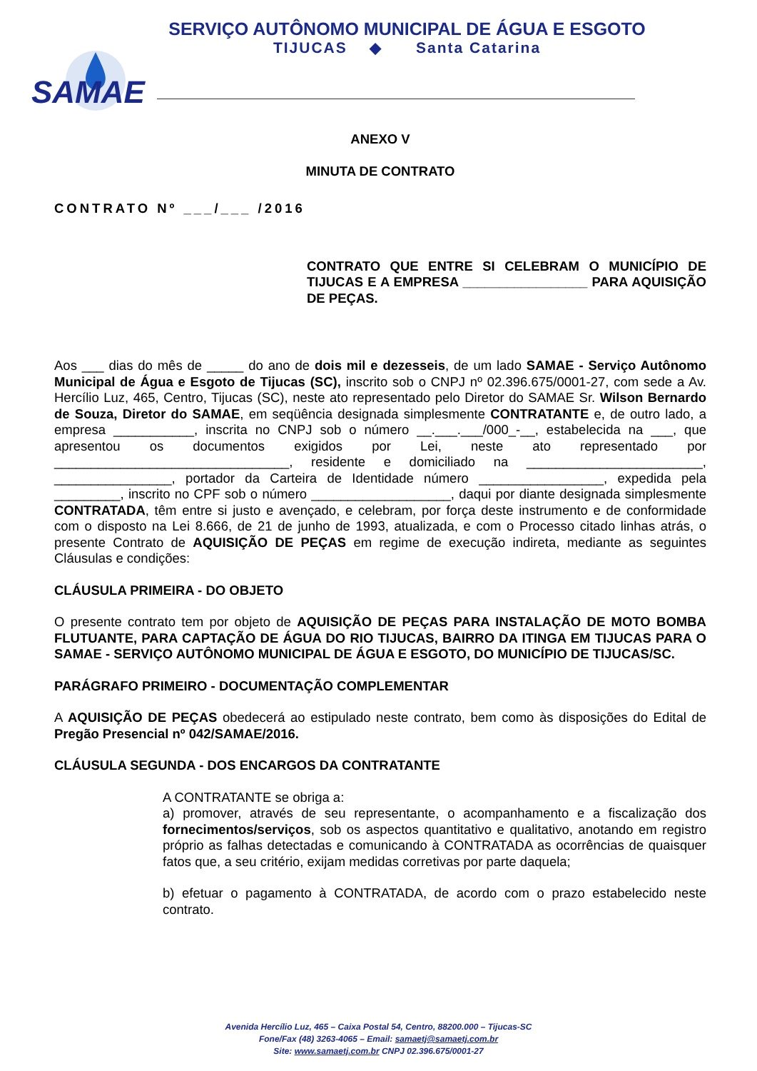SERVIÇO AUTÔNOMO MUNICIPAL DE ÁGUA E ESGOTO
TIJUCAS ◆ Santa Catarina
SAMAE
ANEXO V
MINUTA DE CONTRATO
CONTRATO Nº ___/___ /2016
CONTRATO QUE ENTRE SI CELEBRAM O MUNICÍPIO DE TIJUCAS E A EMPRESA _________________ PARA AQUISIÇÃO DE PEÇAS.
Aos ___ dias do mês de _____ do ano de dois mil e dezesseis, de um lado SAMAE - Serviço Autônomo Municipal de Água e Esgoto de Tijucas (SC), inscrito sob o CNPJ nº 02.396.675/0001-27, com sede a Av. Hercílio Luz, 465, Centro, Tijucas (SC), neste ato representado pelo Diretor do SAMAE Sr. Wilson Bernardo de Souza, Diretor do SAMAE, em seqüência designada simplesmente CONTRATANTE e, de outro lado, a empresa ___________, inscrita no CNPJ sob o número __.___.___/000_-__, estabelecida na ___, que apresentou os documentos exigidos por Lei, neste ato representado por ________________________________, residente e domiciliado na ________________________, ________________, portador da Carteira de Identidade número _________________, expedida pela _________, inscrito no CPF sob o número ___________________, daqui por diante designada simplesmente CONTRATADA, têm entre si justo e avençado, e celebram, por força deste instrumento e de conformidade com o disposto na Lei 8.666, de 21 de junho de 1993, atualizada, e com o Processo citado linhas atrás, o presente Contrato de AQUISIÇÃO DE PEÇAS em regime de execução indireta, mediante as seguintes Cláusulas e condições:
CLÁUSULA PRIMEIRA - DO OBJETO
O presente contrato tem por objeto de AQUISIÇÃO DE PEÇAS PARA INSTALAÇÃO DE MOTO BOMBA FLUTUANTE, PARA CAPTAÇÃO DE ÁGUA DO RIO TIJUCAS, BAIRRO DA ITINGA EM TIJUCAS PARA O SAMAE - SERVIÇO AUTÔNOMO MUNICIPAL DE ÁGUA E ESGOTO, DO MUNICÍPIO DE TIJUCAS/SC.
PARÁGRAFO PRIMEIRO - DOCUMENTAÇÃO COMPLEMENTAR
A AQUISIÇÃO DE PEÇAS obedecerá ao estipulado neste contrato, bem como às disposições do Edital de Pregão Presencial nº 042/SAMAE/2016.
CLÁUSULA SEGUNDA - DOS ENCARGOS DA CONTRATANTE
A CONTRATANTE se obriga a:
a) promover, através de seu representante, o acompanhamento e a fiscalização dos fornecimentos/serviços, sob os aspectos quantitativo e qualitativo, anotando em registro próprio as falhas detectadas e comunicando à CONTRATADA as ocorrências de quaisquer fatos que, a seu critério, exijam medidas corretivas por parte daquela;
b) efetuar o pagamento à CONTRATADA, de acordo com o prazo estabelecido neste contrato.
Avenida Hercílio Luz, 465 – Caixa Postal 54, Centro, 88200.000 – Tijucas-SC
Fone/Fax (48) 3263-4065 – Email: samaetj@samaetj.com.br
Site: www.samaetj.com.br CNPJ 02.396.675/0001-27